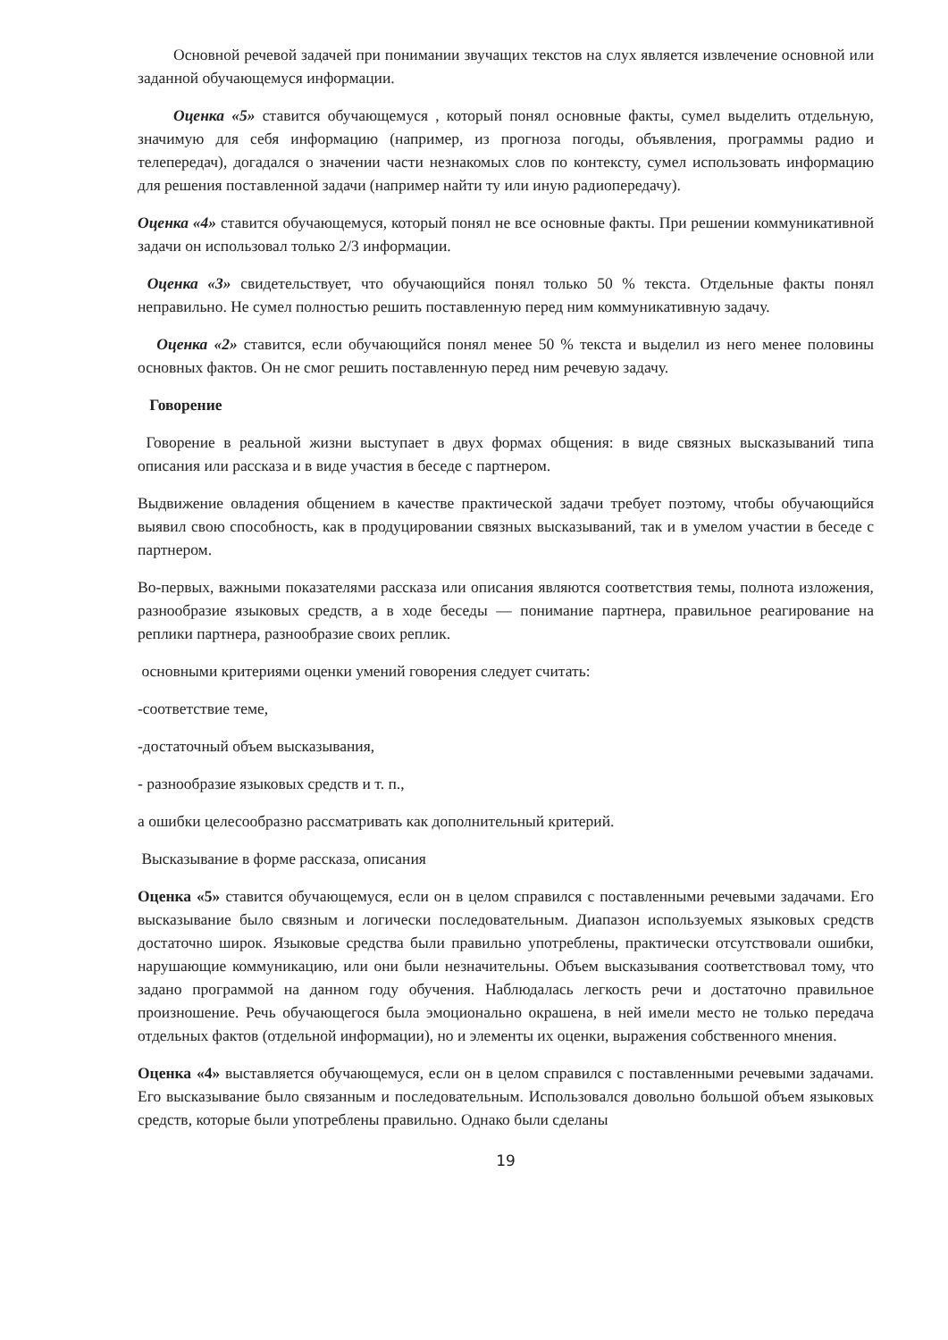Основной речевой задачей при понимании звучащих текстов на слух является извлечение основной или заданной обучающемуся информации.
Оценка «5» ставится обучающемуся , который понял основные факты, сумел выделить отдельную, значимую для себя информацию (например, из прогноза погоды, объявления, программы радио и телепередач), догадался о значении части незнакомых слов по контексту, сумел использовать информацию для решения поставленной задачи (например найти ту или иную радиопередачу).
Оценка «4» ставится обучающемуся, который понял не все основные факты. При решении коммуникативной задачи он использовал только 2/3 информации.
Оценка «3» свидетельствует, что обучающийся понял только 50 % текста. Отдельные факты понял неправильно. Не сумел полностью решить поставленную перед ним коммуникативную задачу.
Оценка «2» ставится, если обучающийся понял менее 50 % текста и выделил из него менее половины основных фактов. Он не смог решить поставленную перед ним речевую задачу.
Говорение
Говорение в реальной жизни выступает в двух формах общения: в виде связных высказываний типа описания или рассказа и в виде участия в беседе с партнером.
Выдвижение овладения общением в качестве практической задачи требует поэтому, чтобы обучающийся выявил свою способность, как в продуцировании связных высказываний, так и в умелом участии в беседе с партнером.
Во-первых, важными показателями рассказа или описания являются соответствия темы, полнота изложения, разнообразие языковых средств, а в ходе беседы — понимание партнера, правильное реагирование на реплики партнера, разнообразие своих реплик.
основными критериями оценки умений говорения следует считать:
-соответствие теме,
-достаточный объем высказывания,
- разнообразие языковых средств и т. п.,
а ошибки целесообразно рассматривать как дополнительный критерий.
Высказывание в форме рассказа, описания
Оценка «5» ставится обучающемуся, если он в целом справился с поставленными речевыми задачами. Его высказывание было связным и логически последовательным. Диапазон используемых языковых средств достаточно широк. Языковые средства были правильно употреблены, практически отсутствовали ошибки, нарушающие коммуникацию, или они были незначительны. Объем высказывания соответствовал тому, что задано программой на данном году обучения. Наблюдалась легкость речи и достаточно правильное произношение. Речь обучающегося была эмоционально окрашена, в ней имели место не только передача отдельных фактов (отдельной информации), но и элементы их оценки, выражения собственного мнения.
Оценка «4» выставляется обучающемуся, если он в целом справился с поставленными речевыми задачами. Его высказывание было связанным и последовательным. Использовался довольно большой объем языковых средств, которые были употреблены правильно. Однако были сделаны
19